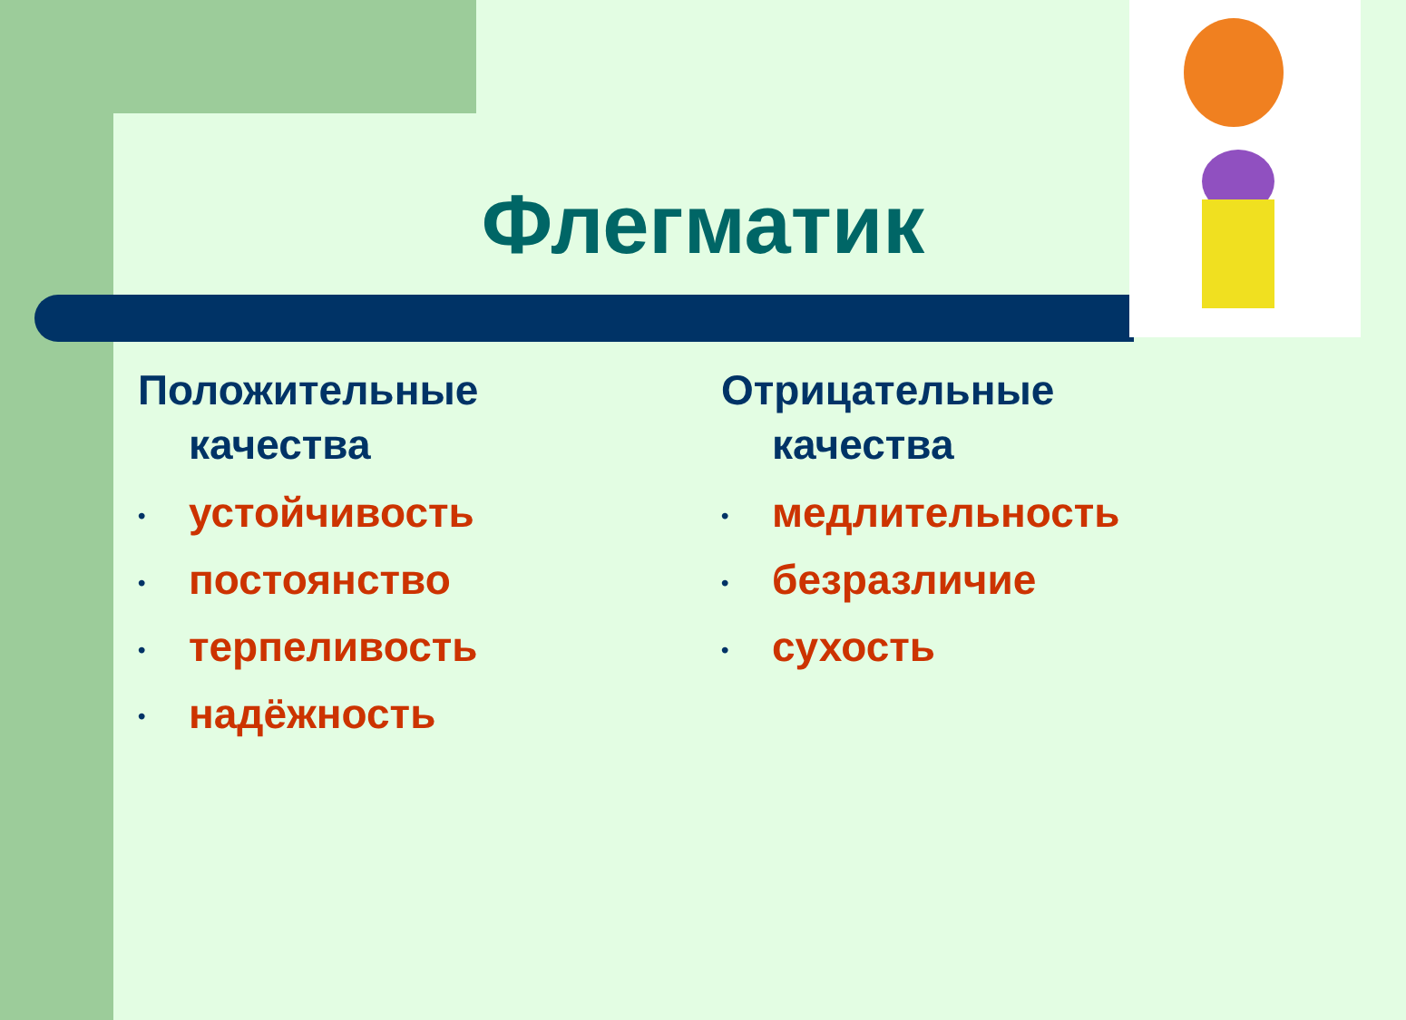Флегматик
Положительные
качества
• устойчивость
• постоянство
• терпеливость
• надёжность
Отрицательные
качества
• медлительность
• безразличие
• сухость